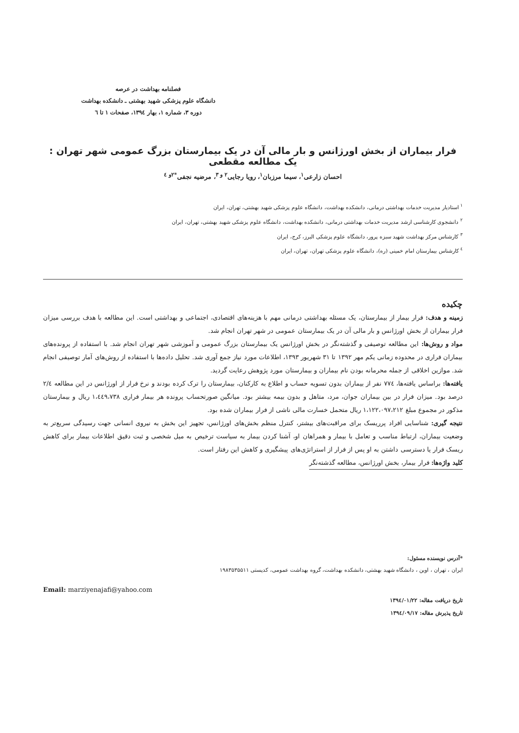فصلنامه بهداشت در عرصه
دانشگاه علوم پزشکی شهید بهشتی ـ دانشکده بهداشت
دوره ۳، شماره ۱، بهار ۱۳۹٤، صفحات ۱ تا ٦
فرار بیماران از بخش اورژانس و بار مالی آن در یک بیمارستان بزرگ عمومی شهر تهران : یک مطالعه مقطعی
احسان زارعی<sup>۱</sup>، سیما مرزبان<sup>۱</sup>، رویا رجایی<sup>۲ و ۳</sup>، مرضیه نجفی<sup>*۲و ٤</sup>
<sup>۱</sup> استادیار مدیریت خدمات بهداشتی درمانی، دانشکده بهداشت، دانشگاه علوم پزشکی شهید بهشتی، تهران، ایران
<sup>۲</sup> دانشجوی کارشناسی ارشد مدیریت خدمات بهداشتی درمانی، دانشکده بهداشت، دانشگاه علوم پزشکی شهید بهشتی، تهران، ایران
<sup>۳</sup> کارشناس مرکز بهداشت شهید سبزه پرور، دانشگاه علوم پزشکی البرز، کرج، ایران
<sup>٤</sup> کارشناس بیمارستان امام خمینی (ره)، دانشگاه علوم پزشکی تهران، تهران، ایران
چکیده
زمینه و هدف: فرار بیمار از بیمارستان، یک مسئله بهداشتی درمانی مهم با هزینه‌های اقتصادی، اجتماعی و بهداشتی است. این مطالعه با هدف بررسی میزان فرار بیماران از بخش اورژانس و بار مالی آن در یک بیمارستان عمومی در شهر تهران انجام شد.
مواد و روش‌ها: این مطالعه توصیفی و گذشته‌نگر در بخش اورژانس یک بیمارستان بزرگ عمومی و آموزشی شهر تهران انجام شد. با استفاده از پرونده‌های بیماران فراری در محدوده زمانی یکم مهر ۱۳۹۲ تا ۳۱ شهریور ۱۳۹۳، اطلاعات مورد نیاز جمع آوری شد. تحلیل داده‌ها با استفاده از روش‌های آمار توصیفی انجام شد. موازین اخلاقی از جمله محرمانه بودن نام بیماران و بیمارستان مورد پژوهش رعایت گردید.
یافته‌ها: براساس یافته‌ها، ۷۷٤ نفر از بیماران بدون تسویه حساب و اطلاع به کارکنان، بیمارستان را ترک کرده بودند و نرخ فرار از اورژانس در این مطالعه ۲/٤ درصد بود. میزان فرار در بین بیماران جوان، مرد، متاهل و بدون بیمه بیشتر بود. میانگین صورتحساب پرونده هر بیمار فراری ۱،٤٤۹،۷۳۸ ریال و بیمارستان مذکور در مجموع مبلغ ۱،۱۲۲،۰۹۷،۲۱۲ ریال متحمل خسارت مالی ناشی از فرار بیماران شده بود.
نتیجه گیری: شناسایی افراد پرریسک برای مراقبت‌های بیشتر، کنترل منظم بخش‌های اورژانس، تجهیز این بخش به نیروی انسانی جهت رسیدگی سریع‌تر به وضعیت بیماران، ارتباط مناسب و تعامل با بیمار و همراهان او، آشنا کردن بیمار به سیاست ترخیص به میل شخصی و ثبت دقیق اطلاعات بیمار برای کاهش ریسک فرار یا دسترسی داشتن به او پس از فرار از استراتژی‌های پیشگیری و کاهش این رفتار است.
کلید واژه‌ها: فرار بیمار، بخش اورژانس، مطالعه گذشته‌نگر
*آدرس نویسنده مسئول:
ایران ، تهران ، اوین ، دانشگاه شهید بهشتی، دانشکده بهداشت، گروه بهداشت عمومی، کدپستی ۱۹۸۳۵۳۵۵۱۱
Email: marziyenajafi@yahoo.com
تاریخ دریافت مقاله: ۱۳۹٤/۰۱/۲۲
تاریخ پذیرش مقاله: ۱۳۹٤/۰۹/۱۷